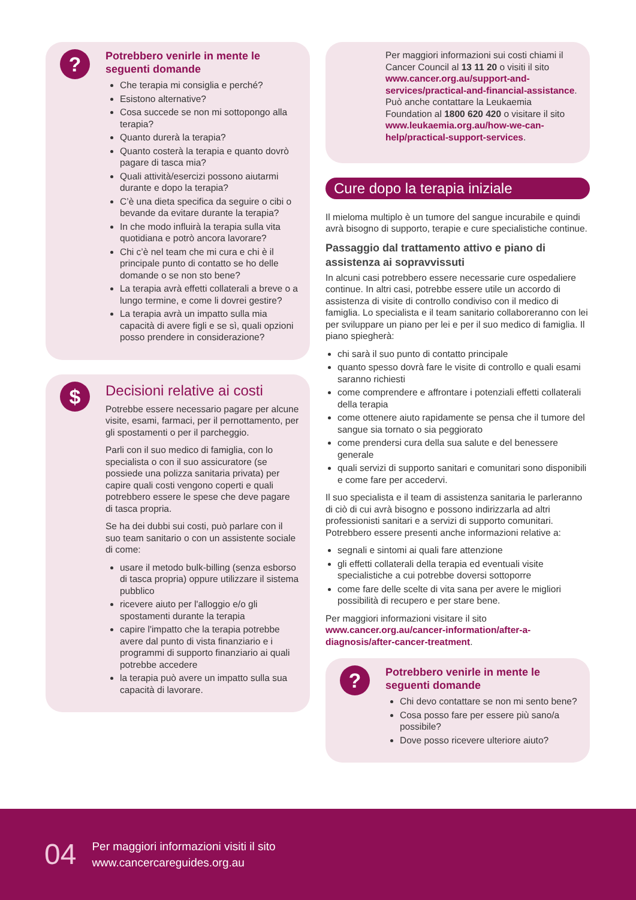?
Potrebbero venirle in mente le seguenti domande
Che terapia mi consiglia e perché?
Esistono alternative?
Cosa succede se non mi sottopongo alla terapia?
Quanto durerà la terapia?
Quanto costerà la terapia e quanto dovrò pagare di tasca mia?
Quali attività/esercizi possono aiutarmi durante e dopo la terapia?
C’è una dieta specifica da seguire o cibi o bevande da evitare durante la terapia?
In che modo influirà la terapia sulla vita quotidiana e potrò ancora lavorare?
Chi c’è nel team che mi cura e chi è il principale punto di contatto se ho delle domande o se non sto bene?
La terapia avrà effetti collaterali a breve o a lungo termine, e come li dovrei gestire?
La terapia avrà un impatto sulla mia capacità di avere figli e se sì, quali opzioni posso prendere in considerazione?
$
Decisioni relative ai costi
Potrebbe essere necessario pagare per alcune visite, esami, farmaci, per il pernottamento, per gli spostamenti o per il parcheggio.
Parli con il suo medico di famiglia, con lo specialista o con il suo assicuratore (se possiede una polizza sanitaria privata) per capire quali costi vengono coperti e quali potrebbero essere le spese che deve pagare di tasca propria.
Se ha dei dubbi sui costi, può parlare con il suo team sanitario o con un assistente sociale di come:
usare il metodo bulk-billing (senza esborso di tasca propria) oppure utilizzare il sistema pubblico
ricevere aiuto per l'alloggio e/o gli spostamenti durante la terapia
capire l'impatto che la terapia potrebbe avere dal punto di vista finanziario e i programmi di supporto finanziario ai quali potrebbe accedere
la terapia può avere un impatto sulla sua capacità di lavorare.
Per maggiori informazioni sui costi chiami il Cancer Council al 13 11 20 o visiti il sito www.cancer.org.au/support-and-services/practical-and-financial-assistance. Può anche contattare la Leukaemia Foundation al 1800 620 420 o visitare il sito www.leukaemia.org.au/how-we-can-help/practical-support-services.
Cure dopo la terapia iniziale
Il mieloma multiplo è un tumore del sangue incurabile e quindi avrà bisogno di supporto, terapie e cure specialistiche continue.
Passaggio dal trattamento attivo e piano di assistenza ai sopravvissuti
In alcuni casi potrebbero essere necessarie cure ospedaliere continue. In altri casi, potrebbe essere utile un accordo di assistenza di visite di controllo condiviso con il medico di famiglia. Lo specialista e il team sanitario collaboreranno con lei per sviluppare un piano per lei e per il suo medico di famiglia. Il piano spiegherà:
chi sarà il suo punto di contatto principale
quanto spesso dovrà fare le visite di controllo e quali esami saranno richiesti
come comprendere e affrontare i potenziali effetti collaterali della terapia
come ottenere aiuto rapidamente se pensa che il tumore del sangue sia tornato o sia peggiorato
come prendersi cura della sua salute e del benessere generale
quali servizi di supporto sanitari e comunitari sono disponibili e come fare per accedervi.
Il suo specialista e il team di assistenza sanitaria le parleranno di ciò di cui avrà bisogno e possono indirizzarla ad altri professionisti sanitari e a servizi di supporto comunitari. Potrebbero essere presenti anche informazioni relative a:
segnali e sintomi ai quali fare attenzione
gli effetti collaterali della terapia ed eventuali visite specialistiche a cui potrebbe doversi sottoporre
come fare delle scelte di vita sana per avere le migliori possibilità di recupero e per stare bene.
Per maggiori informazioni visitare il sito www.cancer.org.au/cancer-information/after-a-diagnosis/after-cancer-treatment.
?
Potrebbero venirle in mente le seguenti domande
Chi devo contattare se non mi sento bene?
Cosa posso fare per essere più sano/a possibile?
Dove posso ricevere ulteriore aiuto?
04
Per maggiori informazioni visiti il sito
www.cancercareguides.org.au